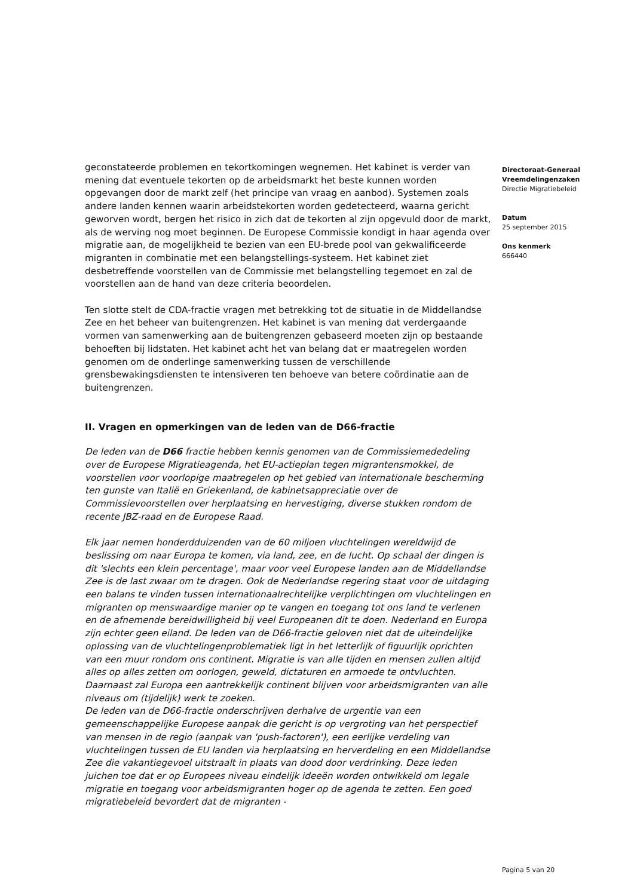geconstateerde problemen en tekortkomingen wegnemen. Het kabinet is verder van mening dat eventuele tekorten op de arbeidsmarkt het beste kunnen worden opgevangen door de markt zelf (het principe van vraag en aanbod). Systemen zoals andere landen kennen waarin arbeidstekorten worden gedetecteerd, waarna gericht geworven wordt, bergen het risico in zich dat de tekorten al zijn opgevuld door de markt, als de werving nog moet beginnen. De Europese Commissie kondigt in haar agenda over migratie aan, de mogelijkheid te bezien van een EU-brede pool van gekwalificeerde migranten in combinatie met een belangstellings-systeem. Het kabinet ziet desbetreffende voorstellen van de Commissie met belangstelling tegemoet en zal de voorstellen aan de hand van deze criteria beoordelen.
Ten slotte stelt de CDA-fractie vragen met betrekking tot de situatie in de Middellandse Zee en het beheer van buitengrenzen. Het kabinet is van mening dat verdergaande vormen van samenwerking aan de buitengrenzen gebaseerd moeten zijn op bestaande behoeften bij lidstaten. Het kabinet acht het van belang dat er maatregelen worden genomen om de onderlinge samenwerking tussen de verschillende grensbewakingsdiensten te intensiveren ten behoeve van betere coördinatie aan de buitengrenzen.
II. Vragen en opmerkingen van de leden van de D66-fractie
De leden van de D66 fractie hebben kennis genomen van de Commissiemededeling over de Europese Migratieagenda, het EU-actieplan tegen migrantensmokkel, de voorstellen voor voorlopige maatregelen op het gebied van internationale bescherming ten gunste van Italië en Griekenland, de kabinetsappreciatie over de Commissievoorstellen over herplaatsing en hervestiging, diverse stukken rondom de recente JBZ-raad en de Europese Raad.
Elk jaar nemen honderdduizenden van de 60 miljoen vluchtelingen wereldwijd de beslissing om naar Europa te komen, via land, zee, en de lucht. Op schaal der dingen is dit 'slechts een klein percentage', maar voor veel Europese landen aan de Middellandse Zee is de last zwaar om te dragen. Ook de Nederlandse regering staat voor de uitdaging een balans te vinden tussen internationaalrechtelijke verplichtingen om vluchtelingen en migranten op menswaardige manier op te vangen en toegang tot ons land te verlenen en de afnemende bereidwilligheid bij veel Europeanen dit te doen. Nederland en Europa zijn echter geen eiland. De leden van de D66-fractie geloven niet dat de uiteindelijke oplossing van de vluchtelingenproblematiek ligt in het letterlijk of figuurlijk oprichten van een muur rondom ons continent. Migratie is van alle tijden en mensen zullen altijd alles op alles zetten om oorlogen, geweld, dictaturen en armoede te ontvluchten. Daarnaast zal Europa een aantrekkelijk continent blijven voor arbeidsmigranten van alle niveaus om (tijdelijk) werk te zoeken.
De leden van de D66-fractie onderschrijven derhalve de urgentie van een gemeenschappelijke Europese aanpak die gericht is op vergroting van het perspectief van mensen in de regio (aanpak van 'push-factoren'), een eerlijke verdeling van vluchtelingen tussen de EU landen via herplaatsing en herverdeling en een Middellandse Zee die vakantiegevoel uitstraalt in plaats van dood door verdrinking. Deze leden juichen toe dat er op Europees niveau eindelijk ideeën worden ontwikkeld om legale migratie en toegang voor arbeidsmigranten hoger op de agenda te zetten. Een goed migratiebeleid bevordert dat de migranten -
Directoraat-Generaal Vreemdelingenzaken
Directie Migratiebeleid
Datum
25 september 2015
Ons kenmerk
666440
Pagina 5 van 20